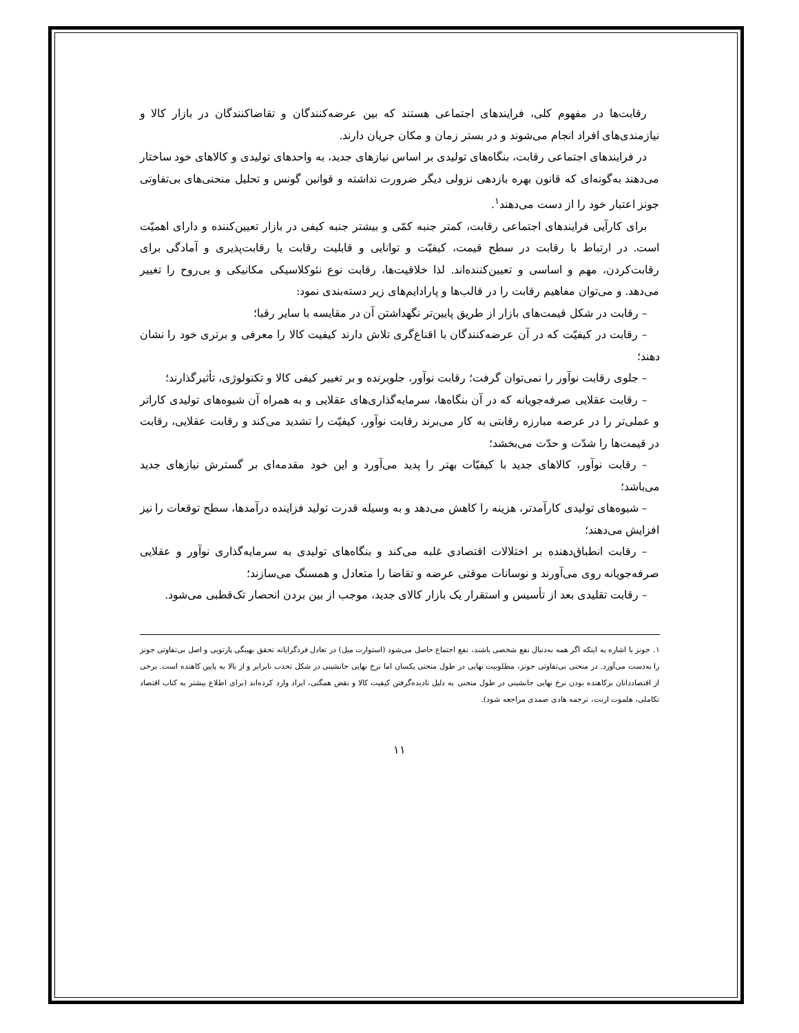رقابت‌ها در مفهوم کلی، فرایندهای اجتماعی هستند که بین عرضه‌کنندگان و تقاضاکنندگان در بازار کالا و نیازمندی‌های افراد انجام می‌شوند و در بستر زمان و مکان جریان دارند.
در فرایندهای اجتماعی رقابت، بنگاه‌های تولیدی بر اساس نیازهای جدید، به واحدهای تولیدی و کالاهای خود ساختار می‌دهند به‌گونه‌ای که قانون بهره بازدهی نزولی دیگر ضرورت نداشته و قوانین گونس و تحلیل منحنی‌های بی‌تفاوتی جونز اعتبار خود را از دست می‌دهند<sup>۱</sup>.
برای کارآیی فرایندهای اجتماعی رقابت، کمتر جنبه کمّی و بیشتر جنبه کیفی در بازار تعیین‌کننده و دارای اهمیّت است. در ارتباط با رقابت در سطح قیمت، کیفیّت و توانایی و قابلیت رقابت یا رقابت‌پذیری و آمادگی برای رقابت‌کردن، مهم و اساسی و تعیین‌کننده‌اند. لذا خلاقیت‌ها، رقابت نوع نئوکلاسیکی مکانیکی و بی‌روح را تغییر می‌دهد. و می‌توان مفاهیم رقابت را در قالب‌ها و پارادایم‌های زیر دسته‌بندی نمود:
– رقابت در شکل قیمت‌های بازار از طریق پایین‌تر نگهداشتن آن در مقایسه با سایر رقبا؛
– رقابت در کیفیّت که در آن عرضه‌کنندگان با اقناع‌گری تلاش دارند کیفیت کالا را معرفی و برتری خود را نشان دهند؛
– جلوی رقابت نوآور را نمی‌توان گرفت؛ رقابت نوآور، جلوبرنده و بر تغییر کیفی کالا و تکنولوژی، تأثیرگذارند؛
– رقابت عقلایی صرفه‌جویانه که در آن بنگاه‌ها، سرمایه‌گذاری‌های عقلایی و به همراه آن شیوه‌های تولیدی کاراتر و عملی‌تر را در عرصه مبارزه رقابتی به کار می‌برند رقابت نوآور، کیفیّت را تشدید می‌کند و رقابت عقلایی، رقابت در قیمت‌ها را شدّت و حدّت می‌بخشد؛
– رقابت نوآور، کالاهای جدید با کیفیّات بهتر را پدید می‌آورد و این خود مقدمه‌ای بر گسترش نیازهای جدید می‌باشد؛
– شیوه‌های تولیدی کارآمدتر، هزینه را کاهش می‌دهد و به وسیله قدرت تولید فزاینده درآمدها، سطح توقعات را نیز افزایش می‌دهند؛
– رقابت انطباق‌دهنده بر اختلالات اقتصادی غلبه می‌کند و بنگاه‌های تولیدی به سرمایه‌گذاری نوآور و عقلایی صرفه‌جویانه روی می‌آورند و نوسانات موقتی عرضه و تقاضا را متعادل و همسنگ می‌سازند؛
– رقابت تقلیدی بعد از تأسیس و استقرار یک بازار کالای جدید، موجب از بین بردن انحصار تک‌قطبی می‌شود.
۱. جونز با اشاره به اینکه اگر همه به‌دنبال نفع شخصی باشند، نفع اجتماع حاصل می‌شود (استوارت میل) در تعادل فردگرایانه تحقق بهینگی پارتویی و اصل بی‌تفاوتی جونز را به‌دست می‌آورد. در منحنی بی‌تفاوتی جونز، مطلوبیت نهایی در طول منحنی یکسان اما نرخ نهایی جانشینی در شکل تحدب نابرابر و از بالا به پایین کاهنده است. برخی از اقتصاددانان برکاهنده بودن نرخ نهایی جانشینی در طول منحنی به دلیل نادیده‌گرفتن کیفیت کالا و نقض همگنی، ایراد وارد کرده‌اند (برای اطلاع بیشتر به کتاب اقتصاد تکاملی، هلموت ارنت، ترجمه هادی صمدی مراجعه شود).
۱۱